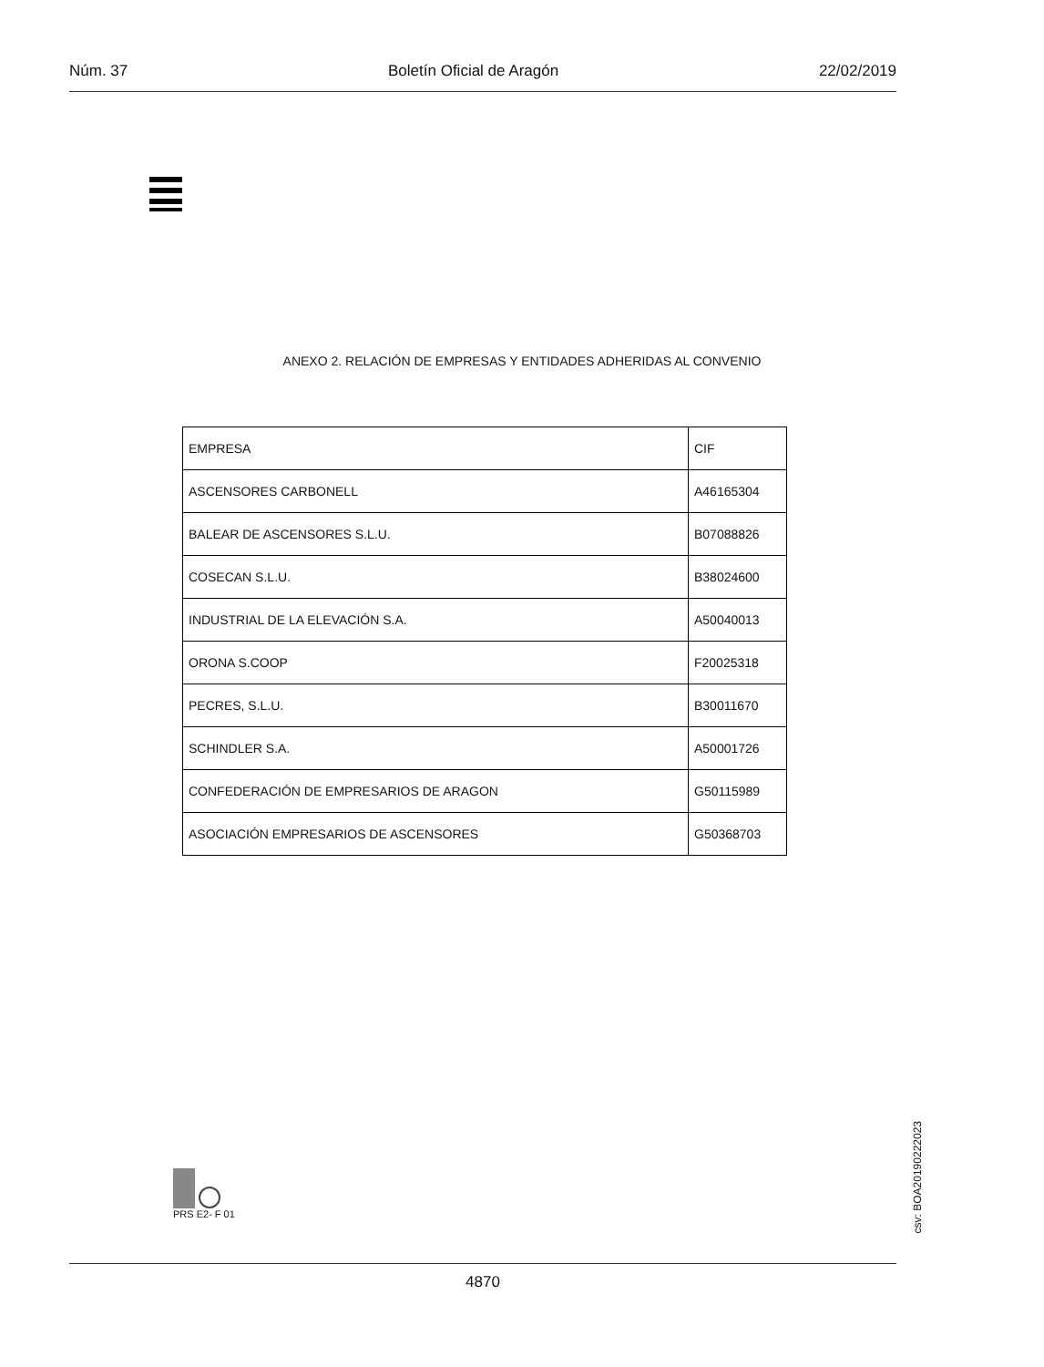Núm. 37 Boletín Oficial de Aragón 22/02/2019
ANEXO 2. RELACIÓN DE EMPRESAS Y ENTIDADES ADHERIDAS AL CONVENIO
| EMPRESA | CIF |
| ASCENSORES CARBONELL | A46165304 |
| BALEAR DE ASCENSORES S.L.U. | B07088826 |
| COSECAN S.L.U. | B38024600 |
| INDUSTRIAL DE LA ELEVACIÓN S.A. | A50040013 |
| ORONA S.COOP | F20025318 |
| PECRES, S.L.U. | B30011670 |
| SCHINDLER S.A. | A50001726 |
| CONFEDERACIÓN DE EMPRESARIOS DE ARAGON | G50115989 |
| ASOCIACIÓN EMPRESARIOS DE ASCENSORES | G50368703 |
PRS E2- F 01
csv: BOA20190222023
4870